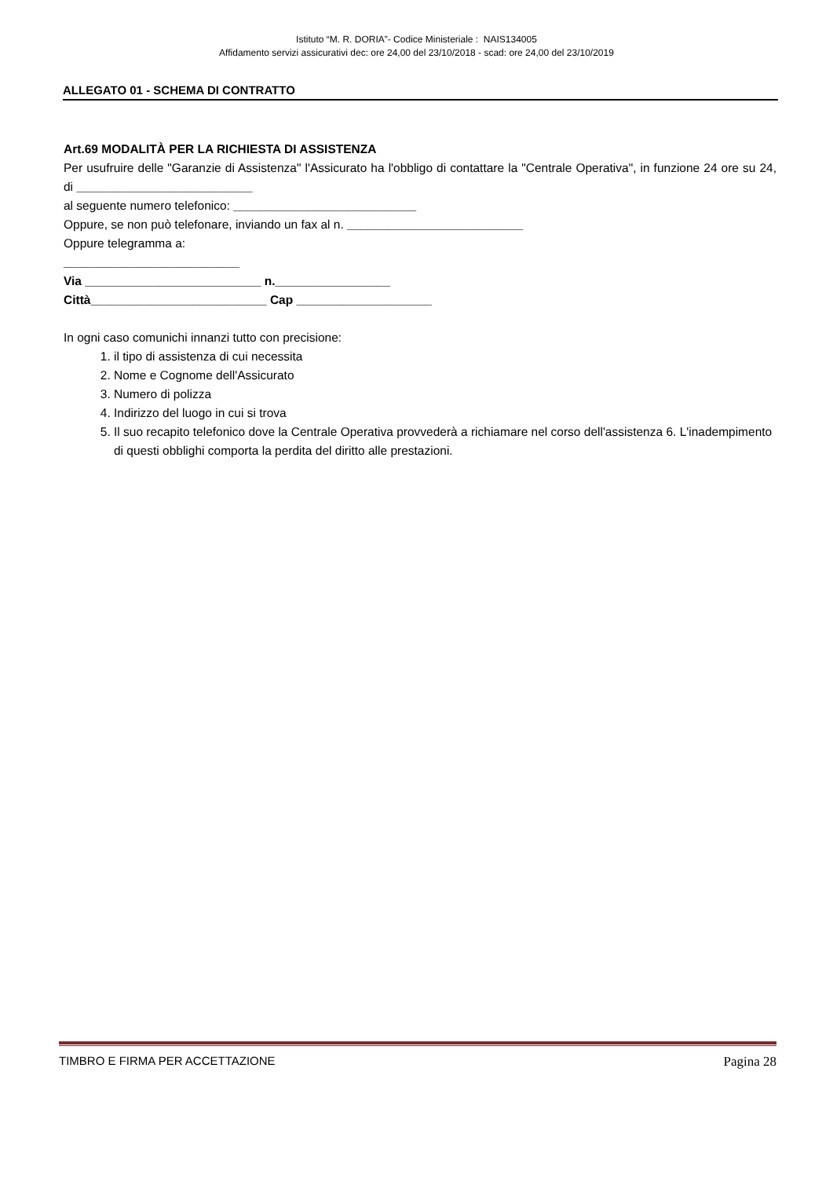Istituto “M. R. DORIA”- Codice Ministeriale : NAIS134005
Affidamento servizi assicurativi dec: ore 24,00 del 23/10/2018 - scad: ore 24,00 del 23/10/2019
ALLEGATO 01 - SCHEMA DI CONTRATTO
Art.69 MODALITÀ PER LA RICHIESTA DI ASSISTENZA
Per usufruire delle "Garanzie di Assistenza" l'Assicurato ha l'obbligo di contattare la "Centrale Operativa", in funzione 24 ore su 24, di __________________________
al seguente numero telefonico: ___________________________
Oppure, se non può telefonare, inviando un fax al n. __________________________
Oppure telegramma a:
__________________________
Via __________________________ n._________________
Città__________________________ Cap ____________________
In ogni caso comunichi innanzi tutto con precisione:
1. il tipo di assistenza di cui necessita
2. Nome e Cognome dell'Assicurato
3. Numero di polizza
4. Indirizzo del luogo in cui si trova
5. Il suo recapito telefonico dove la Centrale Operativa provvederà a richiamare nel corso dell'assistenza 6. L'inadempimento di questi obblighi comporta la perdita del diritto alle prestazioni.
TIMBRO E FIRMA PER ACCETTAZIONE Pagina 28